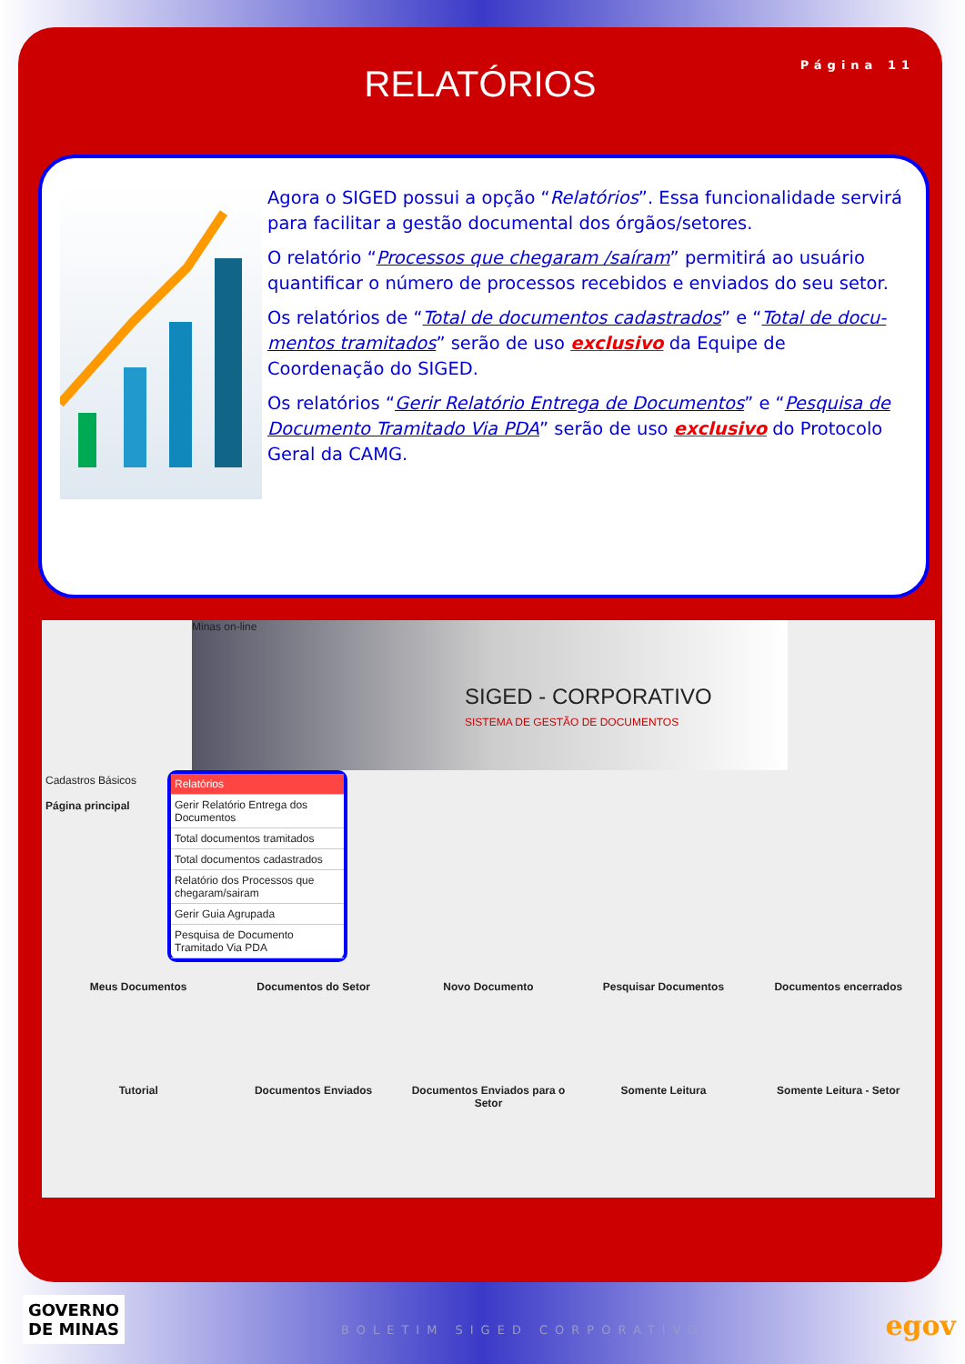RELATÓRIOS
Página 11
Agora o SIGED possui a opção “Relatórios”. Essa funcionalidade servirá para facilitar a gestão documental dos órgãos/setores.
O relatório “Processos que chegaram /saíram” permitirá ao usuário quantificar o número de processos recebidos e enviados do seu setor.
Os relatórios de “Total de documentos cadastrados” e “Total de docu-mentos tramitados” serão de uso exclusivo da Equipe de Coordenação do SIGED.
Os relatórios “Gerir Relatório Entrega de Documentos” e “Pesquisa de Documento Tramitado Via PDA” serão de uso exclusivo do Protocolo Geral da CAMG.
Minas on-line
SIGED - CORPORATIVO
SISTEMA DE GESTÃO DE DOCUMENTOS
Cadastros Básicos
Página principal
Relatórios
Gerir Relatório Entrega dos Documentos
Total documentos tramitados
Total documentos cadastrados
Relatório dos Processos que chegaram/sairam
Gerir Guia Agrupada
Pesquisa de Documento Tramitado Via PDA
Meus Documentos
Documentos do Setor
Novo Documento
Pesquisar Documentos
Documentos encerrados
Tutorial
Documentos Enviados
Documentos Enviados para o Setor
Somente Leitura
Somente Leitura - Setor
GOVERNO
DE MINAS
BOLETIM SIGED CORPORATIVO egov